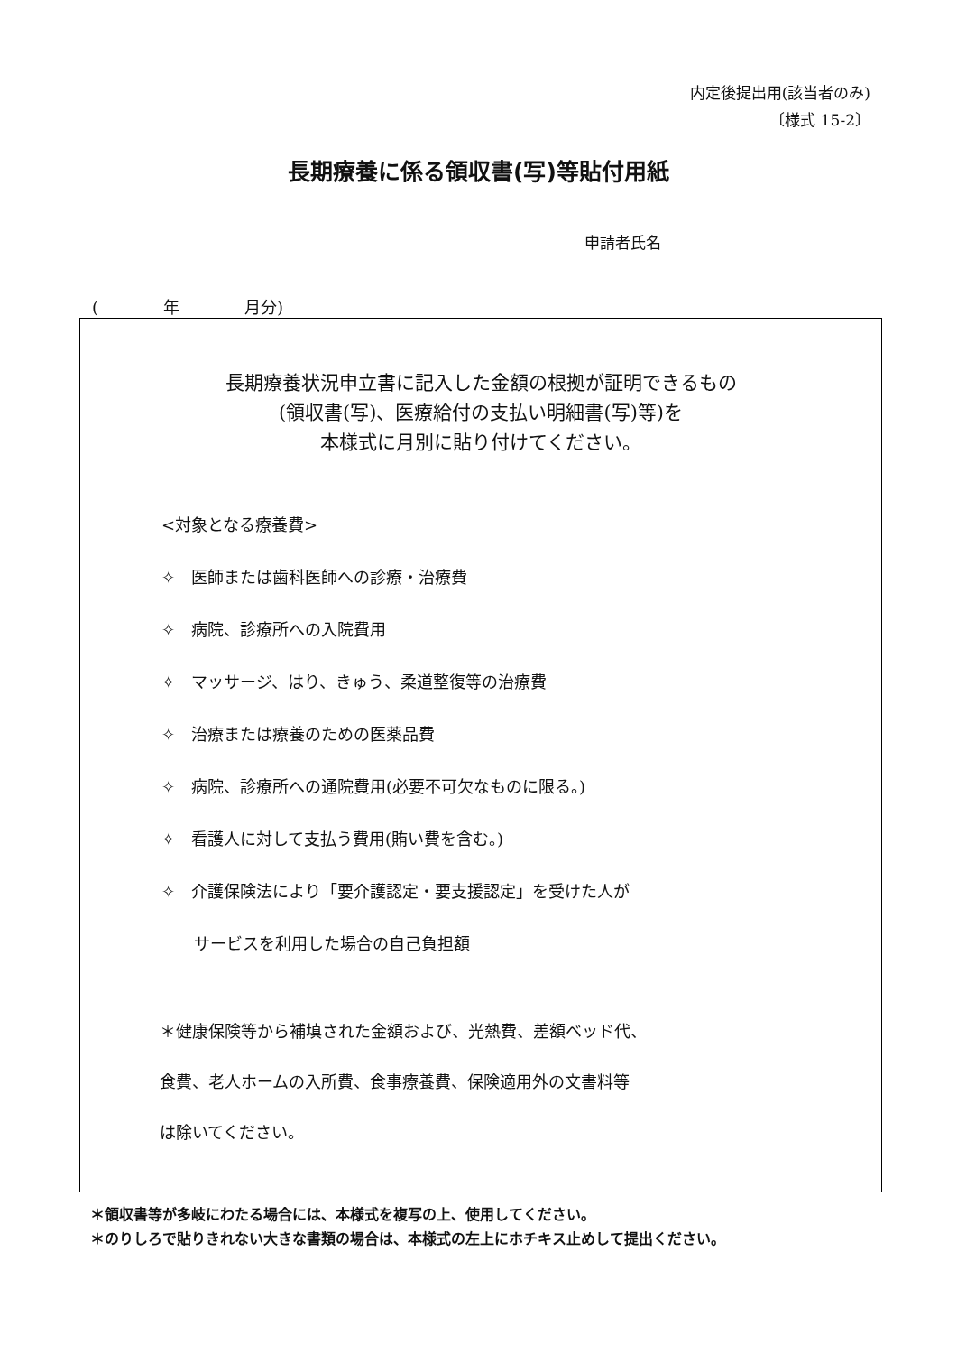内定後提出用(該当者のみ)
〔様式 15-2〕
長期療養に係る領収書(写)等貼付用紙
申請者氏名
(　　　　年　　　　月分)
長期療養状況申立書に記入した金額の根拠が証明できるもの
(領収書(写)、医療給付の支払い明細書(写)等)を
本様式に月別に貼り付けてください。
<対象となる療養費>
✧　医師または歯科医師への診療・治療費
✧　病院、診療所への入院費用
✧　マッサージ、はり、きゅう、柔道整復等の治療費
✧　治療または療養のための医薬品費
✧　病院、診療所への通院費用(必要不可欠なものに限る。)
✧　看護人に対して支払う費用(賄い費を含む。)
✧　介護保険法により「要介護認定・要支援認定」を受けた人が
　　サービスを利用した場合の自己負担額
＊健康保険等から補填された金額および、光熱費、差額ベッド代、
食費、老人ホームの入所費、食事療養費、保険適用外の文書料等
は除いてください。
＊領収書等が多岐にわたる場合には、本様式を複写の上、使用してください。
＊のりしろで貼りきれない大きな書類の場合は、本様式の左上にホチキス止めして提出ください。